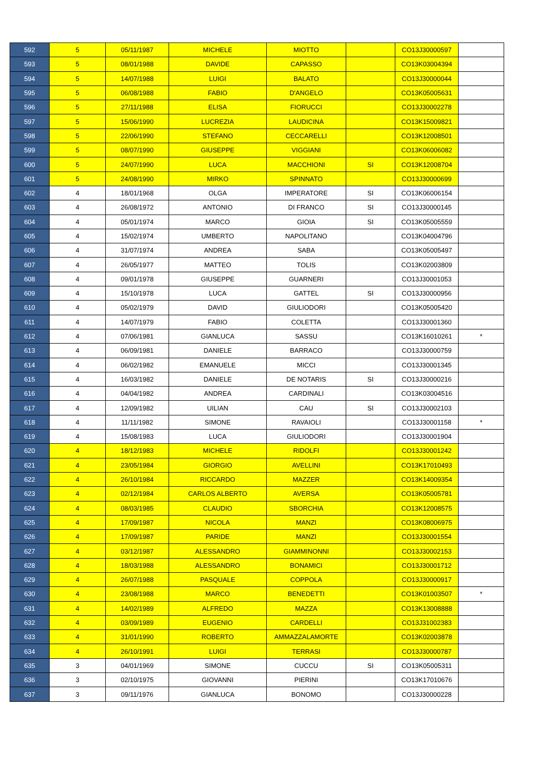| 592 | 5 | 05/11/1987 | MICHELE | MIOTTO | | CO13J30000597 | |
| 593 | 5 | 08/01/1988 | DAVIDE | CAPASSO | | CO13K03004394 | |
| 594 | 5 | 14/07/1988 | LUIGI | BALATO | | CO13J30000044 | |
| 595 | 5 | 06/08/1988 | FABIO | D'ANGELO | | CO13K05005631 | |
| 596 | 5 | 27/11/1988 | ELISA | FIORUCCI | | CO13J30002278 | |
| 597 | 5 | 15/06/1990 | LUCREZIA | LAUDICINA | | CO13K15009821 | |
| 598 | 5 | 22/06/1990 | STEFANO | CECCARELLI | | CO13K12008501 | |
| 599 | 5 | 08/07/1990 | GIUSEPPE | VIGGIANI | | CO13K06006082 | |
| 600 | 5 | 24/07/1990 | LUCA | MACCHIONI | SI | CO13K12008704 | |
| 601 | 5 | 24/08/1990 | MIRKO | SPINNATO | | CO13J30000699 | |
| 602 | 4 | 18/01/1968 | OLGA | IMPERATORE | SI | CO13K06006154 | |
| 603 | 4 | 26/08/1972 | ANTONIO | DI FRANCO | SI | CO13J30000145 | |
| 604 | 4 | 05/01/1974 | MARCO | GIOIA | SI | CO13K05005559 | |
| 605 | 4 | 15/02/1974 | UMBERTO | NAPOLITANO | | CO13K04004796 | |
| 606 | 4 | 31/07/1974 | ANDREA | SABA | | CO13K05005497 | |
| 607 | 4 | 26/05/1977 | MATTEO | TOLIS | | CO13K02003809 | |
| 608 | 4 | 09/01/1978 | GIUSEPPE | GUARNERI | | CO13J30001053 | |
| 609 | 4 | 15/10/1978 | LUCA | GATTEL | SI | CO13J30000956 | |
| 610 | 4 | 05/02/1979 | DAVID | GIULIODORI | | CO13K05005420 | |
| 611 | 4 | 14/07/1979 | FABIO | COLETTA | | CO13J30001360 | |
| 612 | 4 | 07/06/1981 | GIANLUCA | SASSU | | CO13K16010261 | * |
| 613 | 4 | 06/09/1981 | DANIELE | BARRACO | | CO13J30000759 | |
| 614 | 4 | 06/02/1982 | EMANUELE | MICCI | | CO13J30001345 | |
| 615 | 4 | 16/03/1982 | DANIELE | DE NOTARIS | SI | CO13J30000216 | |
| 616 | 4 | 04/04/1982 | ANDREA | CARDINALI | | CO13K03004516 | |
| 617 | 4 | 12/09/1982 | UILIAN | CAU | SI | CO13J30002103 | |
| 618 | 4 | 11/11/1982 | SIMONE | RAVAIOLI | | CO13J30001158 | * |
| 619 | 4 | 15/08/1983 | LUCA | GIULIODORI | | CO13J30001904 | |
| 620 | 4 | 18/12/1983 | MICHELE | RIDOLFI | | CO13J30001242 | |
| 621 | 4 | 23/05/1984 | GIORGIO | AVELLINI | | CO13K17010493 | |
| 622 | 4 | 26/10/1984 | RICCARDO | MAZZER | | CO13K14009354 | |
| 623 | 4 | 02/12/1984 | CARLOS ALBERTO | AVERSA | | CO13K05005781 | |
| 624 | 4 | 08/03/1985 | CLAUDIO | SBORCHIA | | CO13K12008575 | |
| 625 | 4 | 17/09/1987 | NICOLA | MANZI | | CO13K08006975 | |
| 626 | 4 | 17/09/1987 | PARIDE | MANZI | | CO13J30001554 | |
| 627 | 4 | 03/12/1987 | ALESSANDRO | GIAMMINONNI | | CO13J30002153 | |
| 628 | 4 | 18/03/1988 | ALESSANDRO | BONAMICI | | CO13J30001712 | |
| 629 | 4 | 26/07/1988 | PASQUALE | COPPOLA | | CO13J30000917 | |
| 630 | 4 | 23/08/1988 | MARCO | BENEDETTI | | CO13K01003507 | * |
| 631 | 4 | 14/02/1989 | ALFREDO | MAZZA | | CO13K13008888 | |
| 632 | 4 | 03/09/1989 | EUGENIO | CARDELLI | | CO13J31002383 | |
| 633 | 4 | 31/01/1990 | ROBERTO | AMMAZZALAMORTE | | CO13K02003878 | |
| 634 | 4 | 26/10/1991 | LUIGI | TERRASI | | CO13J30000787 | |
| 635 | 3 | 04/01/1969 | SIMONE | CUCCU | SI | CO13K05005311 | |
| 636 | 3 | 02/10/1975 | GIOVANNI | PIERINI | | CO13K17010676 | |
| 637 | 3 | 09/11/1976 | GIANLUCA | BONOMO | | CO13J30000228 | |